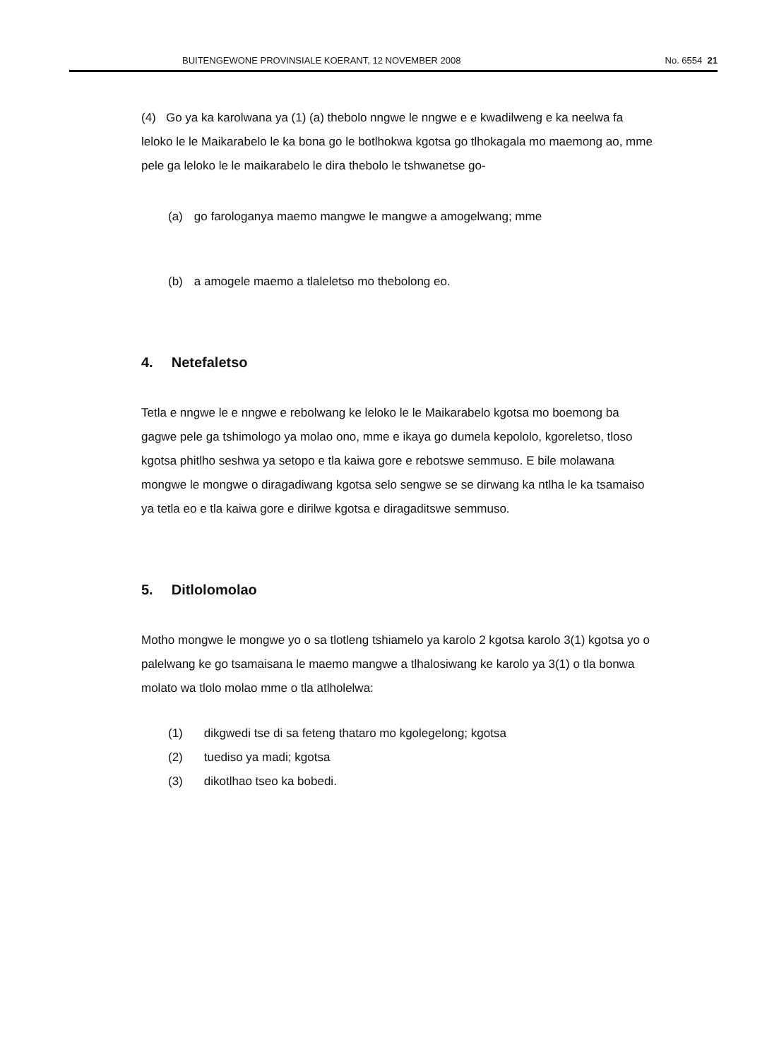BUITENGEWONE PROVINSIALE KOERANT, 12 NOVEMBER 2008 No. 6554 21
(4) Go ya ka karolwana ya (1) (a) thebolo nngwe le nngwe e e kwadilweng e ka neelwa fa leloko le le Maikarabelo le ka bona go le botlhokwa kgotsa go tlhokagala mo maemong ao, mme pele ga leloko le le maikarabelo le dira thebolo le tshwanetse go-
(a) go farologanya maemo mangwe le mangwe a amogelwang; mme
(b) a amogele maemo a tlaleletso mo thebolong eo.
4. Netefaletso
Tetla e nngwe le e nngwe e rebolwang ke leloko le le Maikarabelo kgotsa mo boemong ba gagwe pele ga tshimologo ya molao ono, mme e ikaya go dumela kepololo, kgoreletso, tloso kgotsa phitlho seshwa ya setopo e tla kaiwa gore e rebotswe semmuso. E bile molawana mongwe le mongwe o diragadiwang kgotsa selo sengwe se se dirwang ka ntlha le ka tsamaiso ya tetla eo e tla kaiwa gore e dirilwe kgotsa e diragaditswe semmuso.
5. Ditlolomolao
Motho mongwe le mongwe yo o sa tlotleng tshiamelo ya karolo 2 kgotsa karolo 3(1) kgotsa yo o palelwang ke go tsamaisana le maemo mangwe a tlhalosiwang ke karolo ya 3(1) o tla bonwa molato wa tlolo molao mme o tla atlholelwa:
(1) dikgwedi tse di sa feteng thataro mo kgolegelong; kgotsa
(2) tuediso ya madi; kgotsa
(3) dikotlhao tseo ka bobedi.